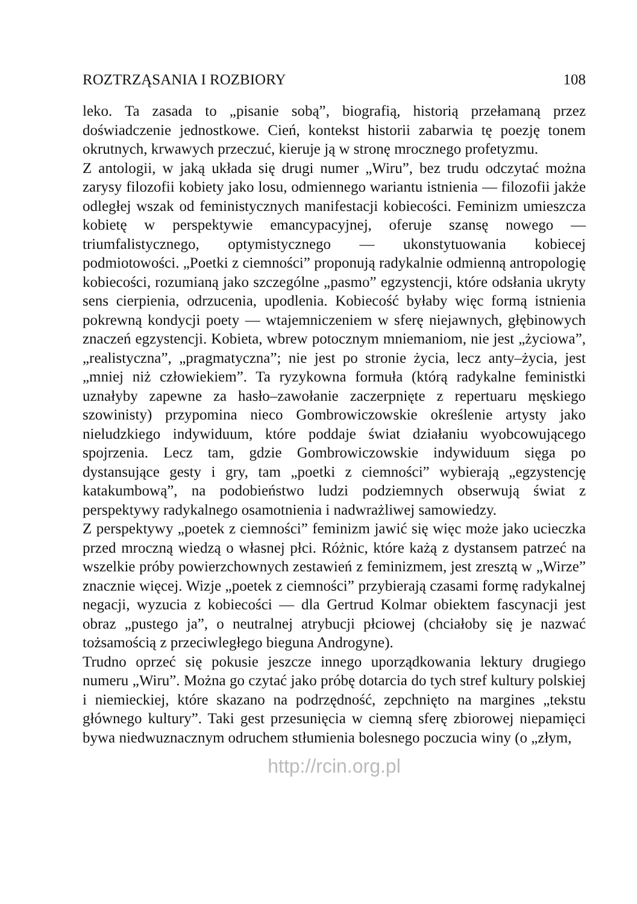ROZTRZĄSANIA I ROZBIORY 108
leko. Ta zasada to „pisanie sobą”, biografią, historią przełamaną przez doświadczenie jednostkowe. Cień, kontekst historii zabarwia tę poezję tonem okrutnych, krwawych przeczuć, kieruje ją w stronę mrocznego profetyzmu.
Z antologii, w jaką układa się drugi numer „Wiru”, bez trudu odczytać można zarysy filozofii kobiety jako losu, odmiennego wariantu istnienia — filozofii jakże odległej wszak od feministycznych manifestacji kobiecości. Feminizm umieszcza kobietę w perspektywie emancypacyjnej, oferuje szansę nowego — triumfalistycznego, optymistycznego — ukonstytuowania kobiecej podmiotowości. „Poetki z ciemności” proponują radykalnie odmienną antropologię kobiecości, rozumianą jako szczególne „pasmo” egzystencji, które odsłania ukryty sens cierpienia, odrzucenia, upodlenia. Kobiecość byłaby więc formą istnienia pokrewną kondycji poety — wtajemniczeniem w sferę niejawnych, głębinowych znaczeń egzystencji. Kobieta, wbrew potocznym mniemaniom, nie jest „życiowa”, „realistyczna”, „pragmatyczna”; nie jest po stronie życia, lecz anty–życia, jest „mniej niż człowiekiem”. Ta ryzykowna formuła (którą radykalne feministki uznałyby zapewne za hasło–zawołanie zaczerpnięte z repertuaru męskiego szowinisty) przypomina nieco Gombrowiczowskie określenie artysty jako nieludzkiego indywiduum, które poddaje świat działaniu wyobcowującego spojrzenia. Lecz tam, gdzie Gombrowiczowskie indywiduum sięga po dystansujące gesty i gry, tam „poetki z ciemności” wybierają „egzystencję katakumbową”, na podobieństwo ludzi podziemnych obserwują świat z perspektywy radykalnego osamotnienia i nadwrażliwej samowiedzy.
Z perspektywy „poetek z ciemności” feminizm jawić się więc może jako ucieczka przed mroczną wiedzą o własnej płci. Różnic, które każą z dystansem patrzeć na wszelkie próby powierzchownych zestawień z feminizmem, jest zresztą w „Wirze” znacznie więcej. Wizje „poetek z ciemności” przybierają czasami formę radykalnej negacji, wyzucia z kobiecości — dla Gertrud Kolmar obiektem fascynacji jest obraz „pustego ja”, o neutralnej atrybucji płciowej (chciałoby się je nazwać tożsamością z przeciwległego bieguna Androgyne).
Trudno oprzeć się pokusie jeszcze innego uporządkowania lektury drugiego numeru „Wiru”. Można go czytać jako próbę dotarcia do tych stref kultury polskiej i niemieckiej, które skazano na podrzędność, zepchnięto na margines „tekstu głównego kultury”. Taki gest przesunięcia w ciemną sferę zbiorowej niepamięci bywa niedwuznacznym odruchem stłumienia bolesnego poczucia winy (o „złym,
http://rcin.org.pl